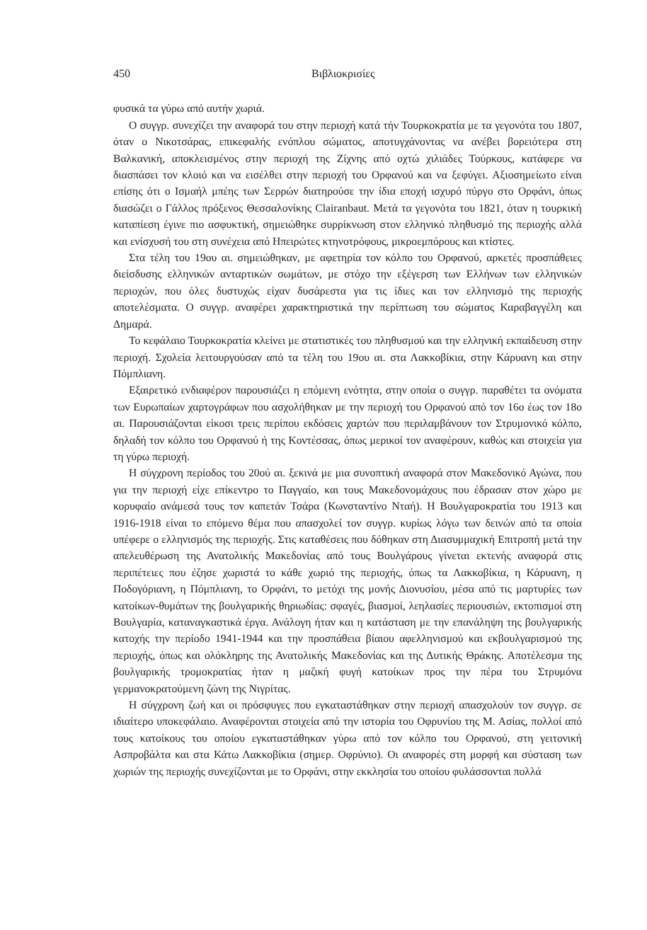450 Βιβλιοκρισίες
φυσικά τα γύρω από αυτήν χωριά.
Ο συγγρ. συνεχίζει την αναφορά του στην περιοχή κατά τήν Τουρκοκρατία με τα γεγονότα του 1807, όταν ο Νικοτσάρας, επικεφαλής ενόπλου σώματος, αποτυγχάνοντας να ανέβει βορειότερα στη Βαλκανική, αποκλεισμένος στην περιοχή της Ζίχνης από οχτώ χιλιάδες Τούρκους, κατάφερε να διασπάσει τον κλοιό και να εισέλθει στην περιοχή του Ορφανού και να ξεφύγει. Αξιοσημείωτο είναι επίσης ότι ο Ισμαήλ μπέης των Σερρών διατηρούσε την ίδια εποχή ισχυρό πύργο στο Ορφάνι, όπως διασώζει ο Γάλλος πρόξενος Θεσσαλονίκης Clairanbaut. Μετά τα γεγονότα του 1821, όταν η τουρκική καταπίεση έγινε πιο ασφυκτική, σημειώθηκε συρρίκνωση στον ελληνικό πληθυσμό της περιοχής αλλά και ενίσχυσή του στη συνέχεια από Ηπειρώτες κτηνοτρόφους, μικροεμπόρους και κτίστες.
Στα τέλη του 19ου αι. σημειώθηκαν, με αφετηρία τον κόλπο του Ορφανού, αρκετές προσπάθειες διείσδυσης ελληνικών ανταρτικών σωμάτων, με στόχο την εξέγερση των Ελλήνων των ελληνικών περιοχών, που όλες δυστυχώς είχαν δυσάρεστα για τις ίδιες και τον ελληνισμό της περιοχής αποτελέσματα. Ο συγγρ. αναφέρει χαρακτηριστικά την περίπτωση του σώματος Καραβαγγέλη και Δημαρά.
Το κεφάλαιο Τουρκοκρατία κλείνει με στατιστικές του πληθυσμού και την ελληνική εκπαίδευση στην περιοχή. Σχολεία λειτουργούσαν από τα τέλη του 19ου αι. στα Λακκοβίκια, στην Κάρυανη και στην Πόμπλιανη.
Εξαιρετικό ενδιαφέρον παρουσιάζει η επόμενη ενότητα, στην οποία ο συγγρ. παραθέτει τα ονόματα των Ευρωπαίων χαρτογράφων που ασχολήθηκαν με την περιοχή του Ορφανού από τον 16ο έως τον 18ο αι. Παρουσιάζονται είκοσι τρεις περίπου εκδόσεις χαρτών που περιλαμβάνουν τον Στρυμονικό κόλπο, δηλαδή τον κόλπο του Ορφανού ή της Κοντέσσας, όπως μερικοί τον αναφέρουν, καθώς και στοιχεία για τη γύρω περιοχή.
Η σύγχρονη περίοδος του 20ού αι. ξεκινά με μια συνοπτική αναφορά στον Μακεδονικό Αγώνα, που για την περιοχή είχε επίκεντρο το Παγγαίο, και τους Μακεδονομάχους που έδρασαν στον χώρο με κορυφαίο ανάμεσά τους τον καπετάν Τσάρα (Κωνσταντίνο Νταή). Η Βουλγαροκρατία του 1913 και 1916-1918 είναι το επόμενο θέμα που απασχολεί τον συγγρ. κυρίως λόγω των δεινών από τα οποία υπέφερε ο ελληνισμός της περιοχής. Στις καταθέσεις που δόθηκαν στη Διασυμμαχική Επιτροπή μετά την απελευθέρωση της Ανατολικής Μακεδονίας από τους Βουλγάρους γίνεται εκτενής αναφορά στις περιπέτειες που έζησε χωριστά το κάθε χωριό της περιοχής, όπως τα Λακκοβίκια, η Κάρυανη, η Ποδογόριανη, η Πόμπλιανη, το Ορφάνι, το μετόχι της μονής Διονυσίου, μέσα από τις μαρτυρίες των κατοίκων-θυμάτων της βουλγαρικής θηριωδίας: σφαγές, βιασμοί, λεηλασίες περιουσιών, εκτοπισμοί στη Βουλγαρία, καταναγκαστικά έργα. Ανάλογη ήταν και η κατάσταση με την επανάληψη της βουλγαρικής κατοχής την περίοδο 1941-1944 και την προσπάθεια βίαιου αφελληνισμού και εκβουλγαρισμού της περιοχής, όπως και ολόκληρης της Ανατολικής Μακεδονίας και της Δυτικής Θράκης. Αποτέλεσμα της βουλγαρικής τρομοκρατίας ήταν η μαζική φυγή κατοίκων προς την πέρα του Στρυμόνα γερμανοκρατούμενη ζώνη της Νιγρίτας.
Η σύγχρονη ζωή και οι πρόσφυγες που εγκαταστάθηκαν στην περιοχή απασχολούν τον συγγρ. σε ιδιαίτερο υποκεφάλαιο. Αναφέρονται στοιχεία από την ιστορία του Οφρυνίου της Μ. Ασίας, πολλοί από τους κατοίκους του οποίου εγκαταστάθηκαν γύρω από τον κόλπο του Ορφανού, στη γειτονική Ασπροβάλτα και στα Κάτω Λακκοβίκια (σημερ. Οφρύνιο). Οι αναφορές στη μορφή και σύσταση των χωριών της περιοχής συνεχίζονται με το Ορφάνι, στην εκκλησία του οποίου φυλάσσονται πολλά